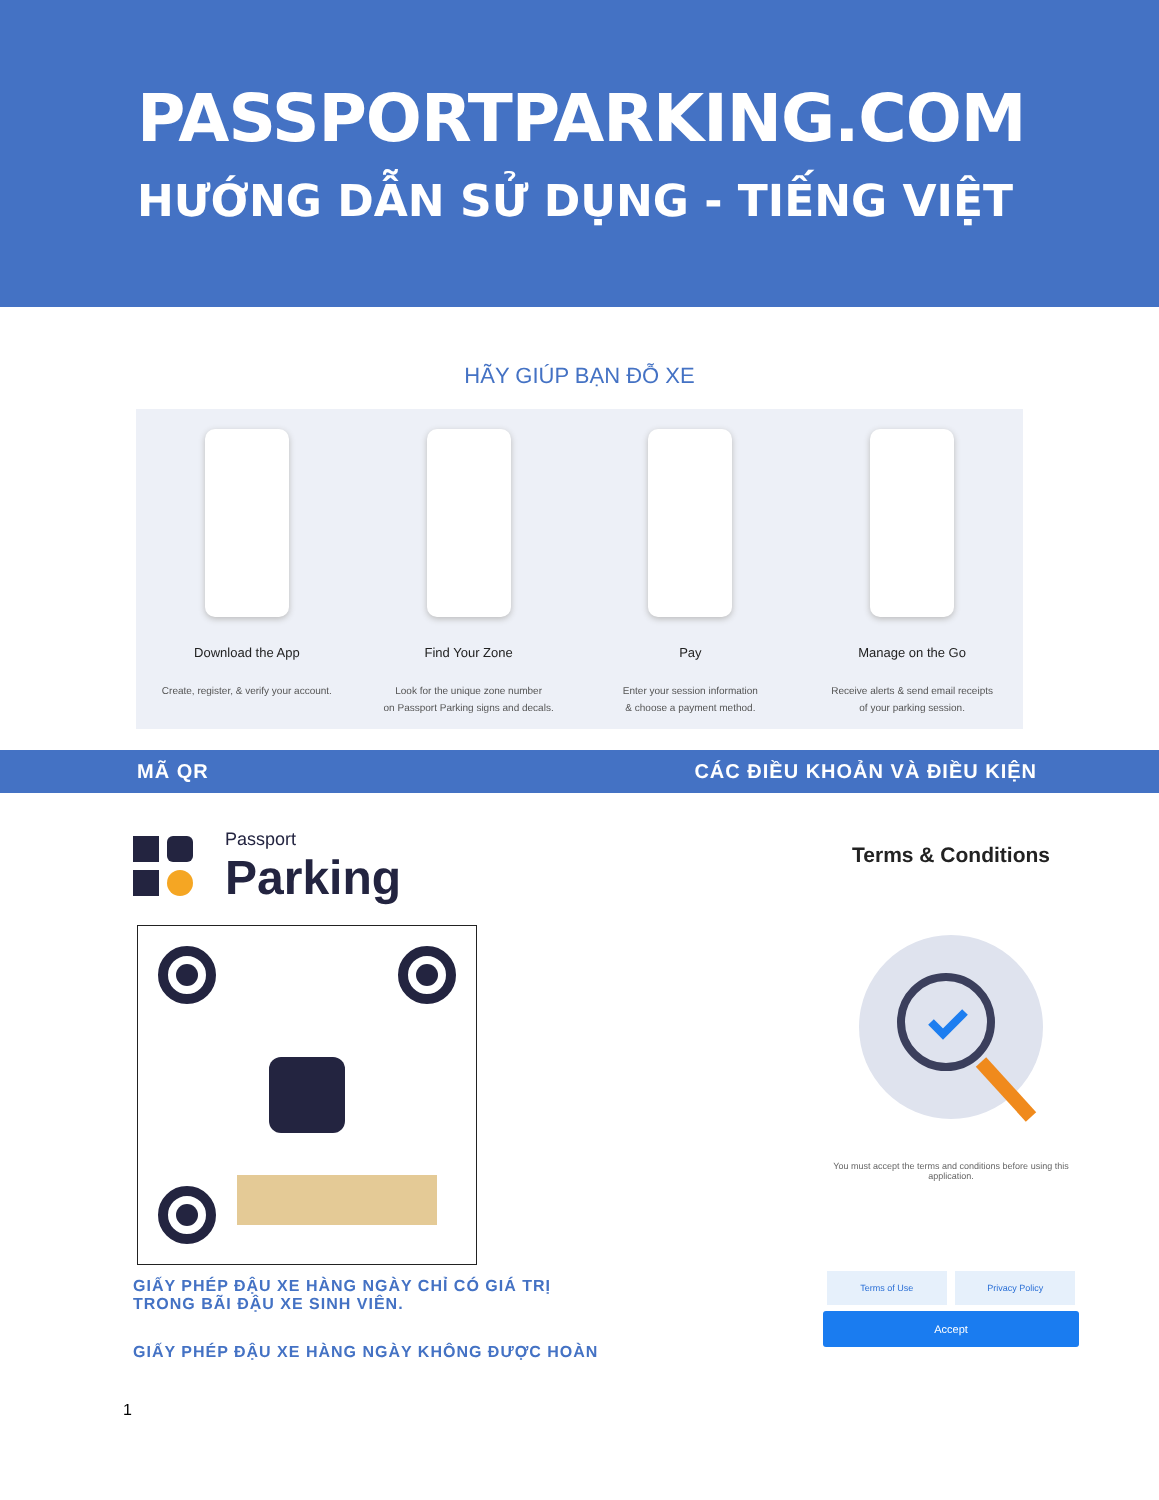PASSPORTPARKING.COM
HƯỚNG DẪN SỬ DỤNG - TIẾNG VIỆT
HÃY GIÚP BẠN ĐỖ XE
Download the App
Create, register, & verify your account.
Find Your Zone
Look for the unique zone number
on Passport Parking signs and decals.
Pay
Enter your session information
& choose a payment method.
Manage on the Go
Receive alerts & send email receipts
of your parking session.
MÃ QR CÁC ĐIỀU KHOẢN VÀ ĐIỀU KIỆN
Passport
Parking
GIẤY PHÉP ĐẬU XE HÀNG NGÀY CHỈ CÓ GIÁ TRỊ
TRONG BÃI ĐẬU XE SINH VIÊN.
GIẤY PHÉP ĐẬU XE HÀNG NGÀY KHÔNG ĐƯỢC HOÀN
1
Terms & Conditions
You must accept the terms and conditions before using this application.
Terms of Use Privacy Policy
Accept